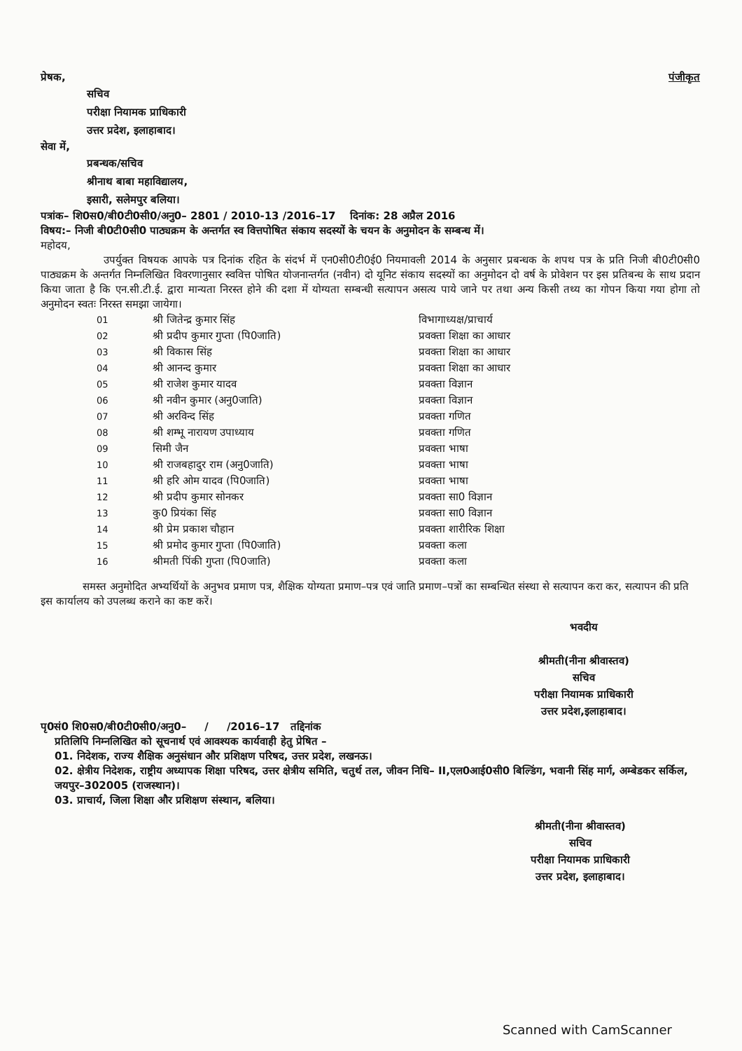प्रेषक, पंजीकृत
सचिव
परीक्षा नियामक प्राधिकारी
उत्तर प्रदेश, इलाहाबाद।
सेवा में,
प्रबन्धक/सचिव
श्रीनाथ बाबा महाविद्यालय,
इसारी, सलेमपुर बलिया।
पत्रांक– शि0स0/बी0टी0सी0/अनु0– 2801 / 2010-13 /2016–17 दिनांक: 28 अप्रैल 2016
विषय:– निजी बी0टी0सी0 पाठ्यक्रम के अन्तर्गत स्व वित्तपोषित संकाय सदस्यों के चयन के अनुमोदन के सम्बन्ध में।
महोदय,
उपर्युक्त विषयक आपके पत्र दिनांक रहित के संदर्भ में एन0सी0टी0ई0 नियमावली 2014 के अनुसार प्रबन्धक के शपथ पत्र के प्रति निजी बी0टी0सी0 पाठ्यक्रम के अन्तर्गत निम्नलिखित विवरणानुसार स्ववित्त पोषित योजनान्तर्गत (नवीन) दो यूनिट संकाय सदस्यों का अनुमोदन दो वर्ष के प्रोवेशन पर इस प्रतिबन्ध के साथ प्रदान किया जाता है कि एन.सी.टी.ई. द्वारा मान्यता निरस्त होने की दशा में योग्यता सम्बन्धी सत्यापन असत्य पाये जाने पर तथा अन्य किसी तथ्य का गोपन किया गया होगा तो अनुमोदन स्वतः निरस्त समझा जायेगा।
| 01 | श्री जितेन्द्र कुमार सिंह | विभागाध्यक्ष/प्राचार्य |
| 02 | श्री प्रदीप कुमार गुप्ता (पि0जाति) | प्रवक्ता शिक्षा का आधार |
| 03 | श्री विकास सिंह | प्रवक्ता शिक्षा का आधार |
| 04 | श्री आनन्द कुमार | प्रवक्ता शिक्षा का आधार |
| 05 | श्री राजेश कुमार यादव | प्रवक्ता विज्ञान |
| 06 | श्री नवीन कुमार (अनु0जाति) | प्रवक्ता विज्ञान |
| 07 | श्री अरविन्द सिंह | प्रवक्ता गणित |
| 08 | श्री शम्भू नारायण उपाध्याय | प्रवक्ता गणित |
| 09 | सिमी जैन | प्रवक्ता भाषा |
| 10 | श्री राजबहादुर राम (अनु0जाति) | प्रवक्ता भाषा |
| 11 | श्री हरि ओम यादव (पि0जाति) | प्रवक्ता भाषा |
| 12 | श्री प्रदीप कुमार सोनकर | प्रवक्ता सा0 विज्ञान |
| 13 | कु0 प्रियंका सिंह | प्रवक्ता सा0 विज्ञान |
| 14 | श्री प्रेम प्रकाश चौहान | प्रवक्ता शारीरिक शिक्षा |
| 15 | श्री प्रमोद कुमार गुप्ता (पि0जाति) | प्रवक्ता कला |
| 16 | श्रीमती पिंकी गुप्ता (पि0जाति) | प्रवक्ता कला |
समस्त अनुमोदित अभ्यर्थियों के अनुभव प्रमाण पत्र, शैक्षिक योग्यता प्रमाण–पत्र एवं जाति प्रमाण–पत्रों का सम्बन्धित संस्था से सत्यापन करा कर, सत्यापन की प्रति इस कार्यालय को उपलब्ध कराने का कष्ट करें।
भवदीय
श्रीमती(नीना श्रीवास्तव)
सचिव
परीक्षा नियामक प्राधिकारी
उत्तर प्रदेश,इलाहाबाद।
पृ0सं0 शि0स0/बी0टी0सी0/अनु0– / /2016–17 तद्दिनांक
प्रतिलिपि निम्नलिखित को सूचनार्थ एवं आवश्यक कार्यवाही हेतु प्रेषित –
01. निदेशक, राज्य शैक्षिक अनुसंधान और प्रशिक्षण परिषद, उत्तर प्रदेश, लखनऊ।
02. क्षेत्रीय निदेशक, राष्ट्रीय अध्यापक शिक्षा परिषद, उत्तर क्षेत्रीय समिति, चतुर्थ तल, जीवन निधि– II,एल0आई0सी0 बिल्डिंग, भवानी सिंह मार्ग, अम्बेडकर सर्किल, जयपुर–302005 (राजस्थान)।
03. प्राचार्य, जिला शिक्षा और प्रशिक्षण संस्थान, बलिया।
श्रीमती(नीना श्रीवास्तव)
सचिव
परीक्षा नियामक प्राधिकारी
उत्तर प्रदेश, इलाहाबाद।
Scanned with CamScanner